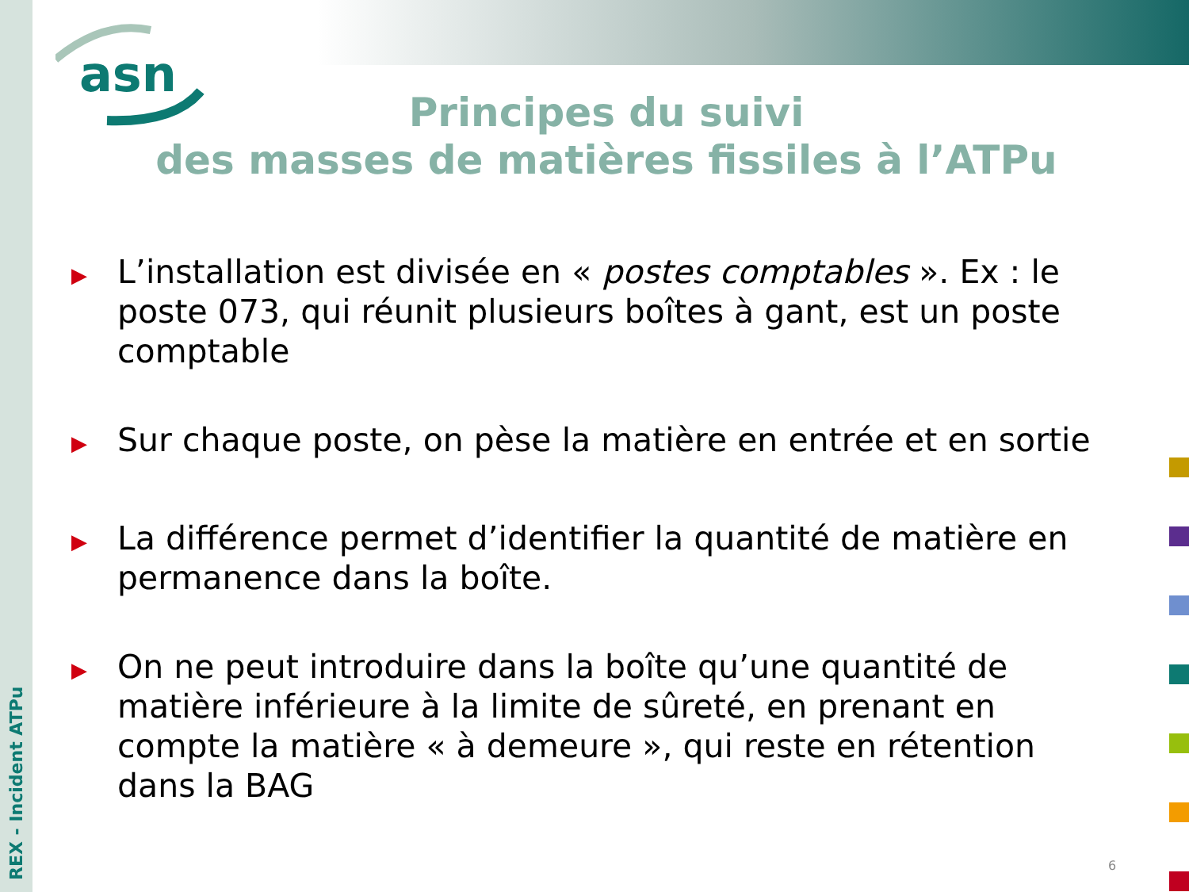asn
Principes du suivi
des masses de matières fissiles à l’ATPu
▶ L’installation est divisée en « postes comptables ». Ex : le poste 073, qui réunit plusieurs boîtes à gant, est un poste comptable
▶ Sur chaque poste, on pèse la matière en entrée et en sortie
▶ La différence permet d’identifier la quantité de matière en permanence dans la boîte.
▶ On ne peut introduire dans la boîte qu’une quantité de matière inférieure à la limite de sûreté, en prenant en compte la matière « à demeure », qui reste en rétention dans la BAG
REX - Incident ATPu
6